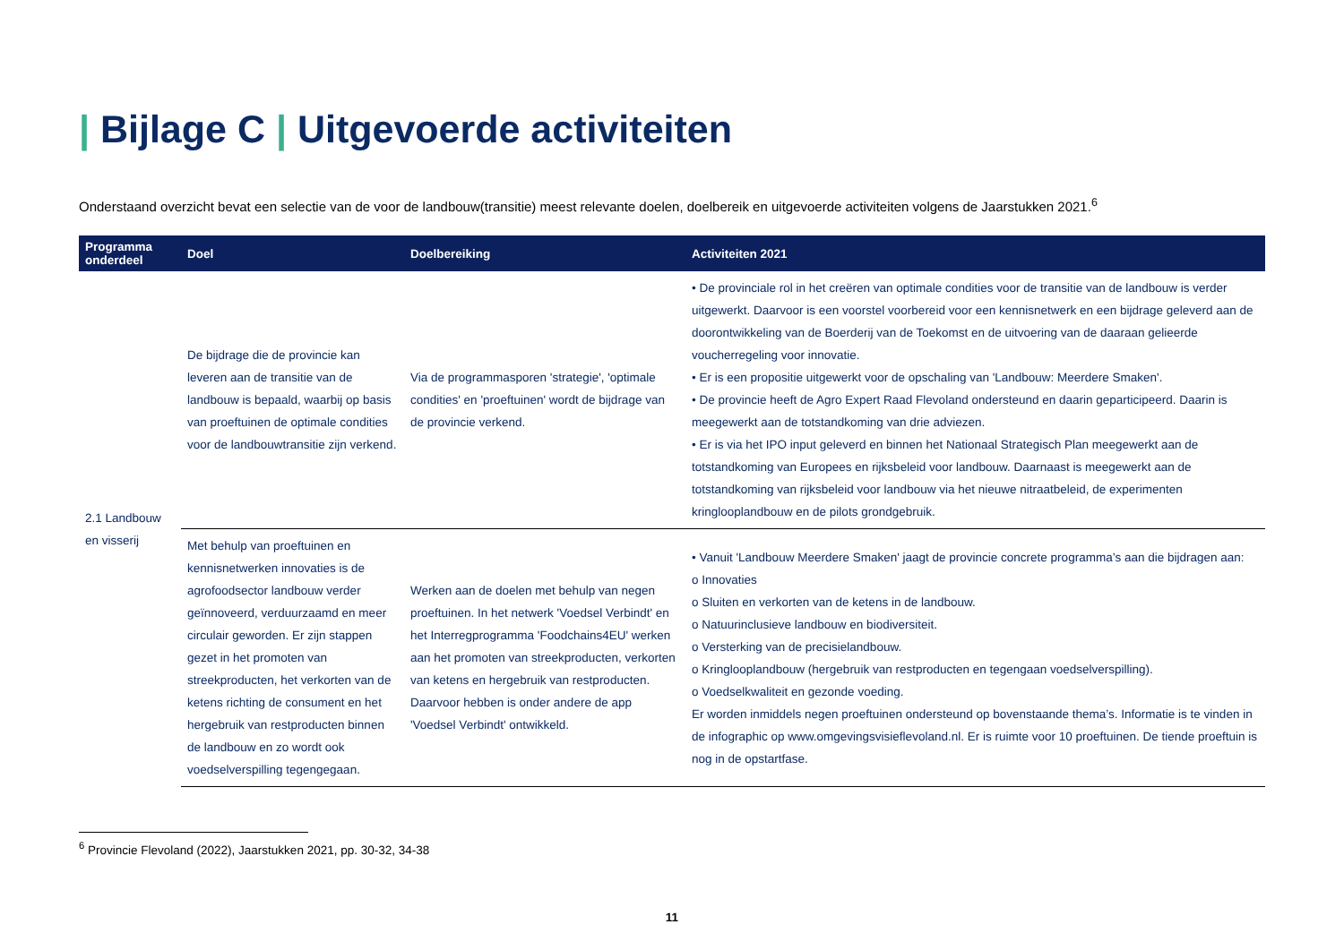| Bijlage C | Uitgevoerde activiteiten
Onderstaand overzicht bevat een selectie van de voor de landbouw(transitie) meest relevante doelen, doelbereik en uitgevoerde activiteiten volgens de Jaarstukken 2021.<sup>6</sup>
| Programma onderdeel | Doel | Doelbereiking | Activiteiten 2021 |
| --- | --- | --- | --- |
| 2.1 Landbouw en visserij | De bijdrage die de provincie kan leveren aan de transitie van de landbouw is bepaald, waarbij op basis van proeftuinen de optimale condities voor de landbouwtransitie zijn verkend. | Via de programmasporen 'strategie', 'optimale condities' en 'proeftuinen' wordt de bijdrage van de provincie verkend. | • De provinciale rol in het creëren van optimale condities voor de transitie van de landbouw is verder uitgewerkt. Daarvoor is een voorstel voorbereid voor een kennisnetwerk en een bijdrage geleverd aan de doorontwikkeling van de Boerderij van de Toekomst en de uitvoering van de daaraan gelieerde voucherregeling voor innovatie. • Er is een propositie uitgewerkt voor de opschaling van 'Landbouw: Meerdere Smaken'. • De provincie heeft de Agro Expert Raad Flevoland ondersteund en daarin geparticipeerd. Daarin is meegewerkt aan de totstandkoming van drie adviezen. • Er is via het IPO input geleverd en binnen het Nationaal Strategisch Plan meegewerkt aan de totstandkoming van Europees en rijksbeleid voor landbouw. Daarnaast is meegewerkt aan de totstandkoming van rijksbeleid voor landbouw via het nieuwe nitraatbeleid, de experimenten kringlooplandbouw en de pilots grondgebruik. |
| | Met behulp van proeftuinen en kennisnetwerken innovaties is de agrofoodsector landbouw verder geïnnoveerd, verduurzaamd en meer circulair geworden. Er zijn stappen gezet in het promoten van streekproducten, het verkorten van de ketens richting de consument en het hergebruik van restproducten binnen de landbouw en zo wordt ook voedselverspilling tegengegaan. | Werken aan de doelen met behulp van negen proeftuinen. In het netwerk 'Voedsel Verbindt' en het Interregprogramma 'Foodchains4EU' werken aan het promoten van streekproducten, verkorten van ketens en hergebruik van restproducten. Daarvoor hebben is onder andere de app 'Voedsel Verbindt' ontwikkeld. | • Vanuit 'Landbouw Meerdere Smaken' jaagt de provincie concrete programma’s aan die bijdragen aan: o Innovaties o Sluiten en verkorten van de ketens in de landbouw. o Natuurinclusieve landbouw en biodiversiteit. o Versterking van de precisielandbouw. o Kringlooplandbouw (hergebruik van restproducten en tegengaan voedselverspilling). o Voedselkwaliteit en gezonde voeding. Er worden inmiddels negen proeftuinen ondersteund op bovenstaande thema’s. Informatie is te vinden in de infographic op www.omgevingsvisieflevoland.nl. Er is ruimte voor 10 proeftuinen. De tiende proeftuin is nog in de opstartfase. |
<sup>6</sup> Provincie Flevoland (2022), Jaarstukken 2021, pp. 30-32, 34-38
11